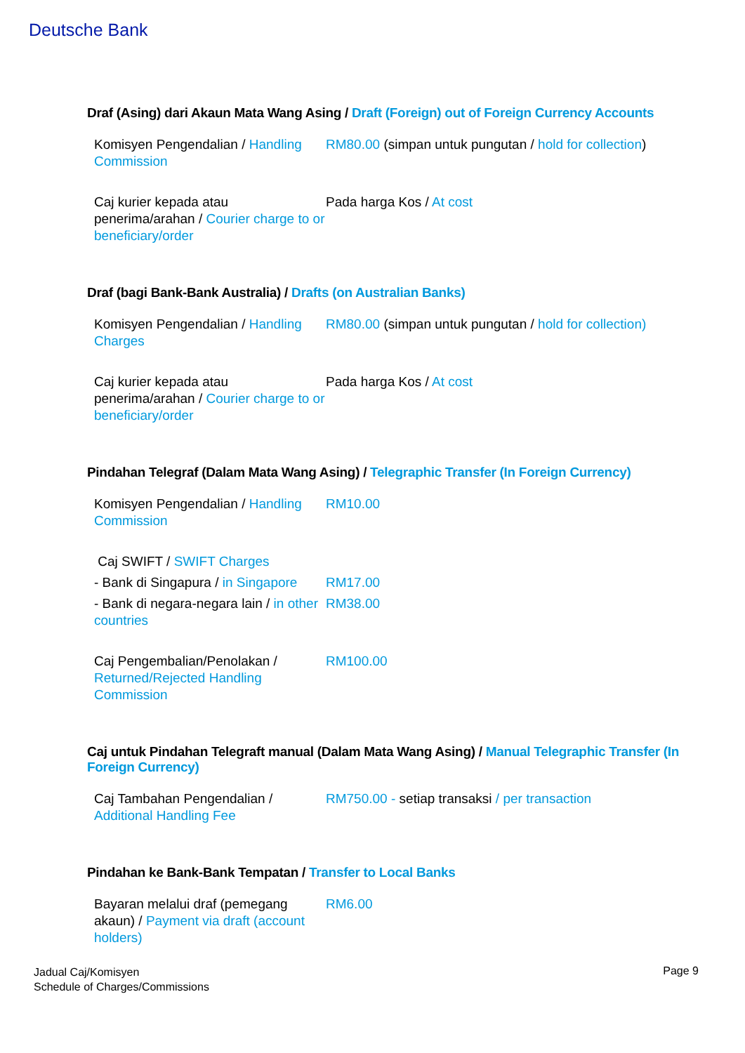Deutsche Bank
Draf (Asing) dari Akaun Mata Wang Asing / Draft (Foreign) out of Foreign Currency Accounts
| Komisyen Pengendalian / Handling Commission | RM80.00 (simpan untuk pungutan / hold for collection ) |
| Caj kurier kepada atau penerima/arahan / Courier charge to or beneficiary/order | Pada harga Kos / At cost |
Draf (bagi Bank-Bank Australia) / Drafts (on Australian Banks)
| Komisyen Pengendalian / Handling Charges | RM80.00 (simpan untuk pungutan / hold for collection) |
| Caj kurier kepada atau penerima/arahan / Courier charge to or beneficiary/order | Pada harga Kos / At cost |
Pindahan Telegraf (Dalam Mata Wang Asing) / Telegraphic Transfer (In Foreign Currency)
| Komisyen Pengendalian / Handling Commission | RM10.00 |
| Caj SWIFT / SWIFT Charges | |
| - Bank di Singapura / in Singapore | RM17.00 |
| - Bank di negara-negara lain / in other countries | RM38.00 |
| Caj Pengembalian/Penolakan / Returned/Rejected Handling Commission | RM100.00 |
Caj untuk Pindahan Telegraft manual (Dalam Mata Wang Asing) / Manual Telegraphic Transfer (In Foreign Currency)
| Caj Tambahan Pengendalian / Additional Handling Fee | RM750.00 - setiap transaksi / per transaction |
Pindahan ke Bank-Bank Tempatan / Transfer to Local Banks
| Bayaran melalui draf (pemegang akaun) / Payment via draft (account holders) | RM6.00 |
Jadual Caj/Komisyen
Schedule of Charges/Commissions
Page 9